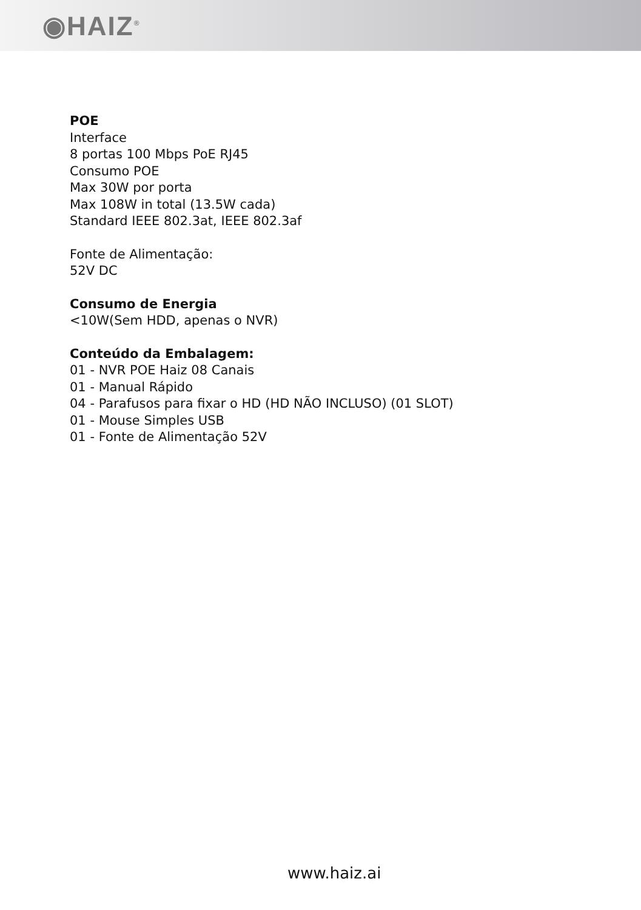◉HAIZ<sup>®</sup>
POE
Interface
8 portas 100 Mbps PoE RJ45
Consumo POE
Max 30W por porta
Max 108W in total (13.5W cada)
Standard IEEE 802.3at, IEEE 802.3af
Fonte de Alimentação:
52V DC
Consumo de Energia
<10W(Sem HDD, apenas o NVR)
Conteúdo da Embalagem:
01 - NVR POE Haiz 08 Canais
01 - Manual Rápido
04 - Parafusos para fixar o HD (HD NÃO INCLUSO) (01 SLOT)
01 - Mouse Simples USB
01 - Fonte de Alimentação 52V
www.haiz.ai